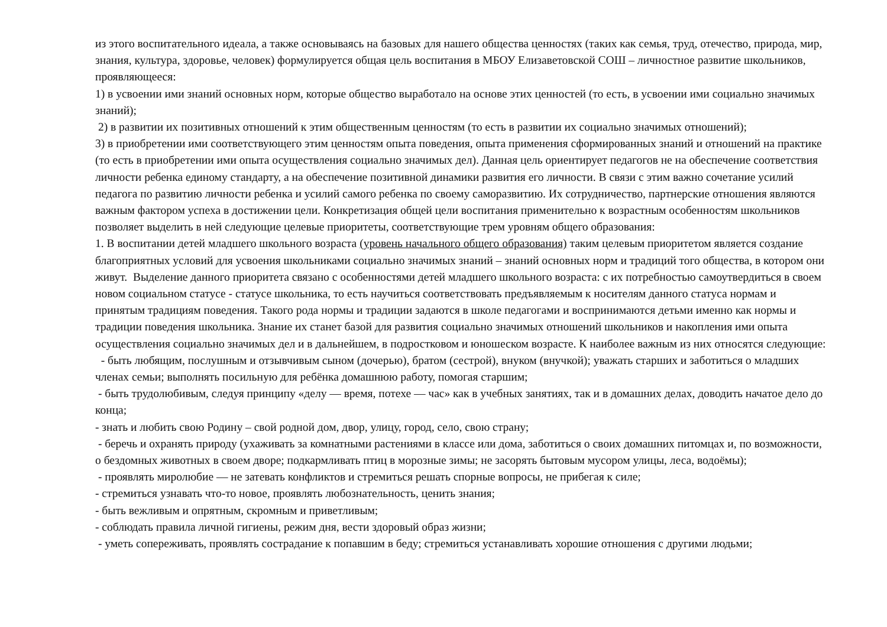из этого воспитательного идеала, а также основываясь на базовых для нашего общества ценностях (таких как семья, труд, отечество, природа, мир, знания, культура, здоровье, человек) формулируется общая цель воспитания в МБОУ Елизаветовской СОШ – личностное развитие школьников, проявляющееся:
1) в усвоении ими знаний основных норм, которые общество выработало на основе этих ценностей (то есть, в усвоении ими социально значимых знаний);
2) в развитии их позитивных отношений к этим общественным ценностям (то есть в развитии их социально значимых отношений);
3) в приобретении ими соответствующего этим ценностям опыта поведения, опыта применения сформированных знаний и отношений на практике (то есть в приобретении ими опыта осуществления социально значимых дел). Данная цель ориентирует педагогов не на обеспечение соответствия личности ребенка единому стандарту, а на обеспечение позитивной динамики развития его личности. В связи с этим важно сочетание усилий педагога по развитию личности ребенка и усилий самого ребенка по своему саморазвитию. Их сотрудничество, партнерские отношения являются важным фактором успеха в достижении цели. Конкретизация общей цели воспитания применительно к возрастным особенностям школьников позволяет выделить в ней следующие целевые приоритеты, соответствующие трем уровням общего образования:
1. В воспитании детей младшего школьного возраста (уровень начального общего образования) таким целевым приоритетом является создание благоприятных условий для усвоения школьниками социально значимых знаний – знаний основных норм и традиций того общества, в котором они живут. Выделение данного приоритета связано с особенностями детей младшего школьного возраста: с их потребностью самоутвердиться в своем новом социальном статусе - статусе школьника, то есть научиться соответствовать предъявляемым к носителям данного статуса нормам и принятым традициям поведения. Такого рода нормы и традиции задаются в школе педагогами и воспринимаются детьми именно как нормы и традиции поведения школьника. Знание их станет базой для развития социально значимых отношений школьников и накопления ими опыта осуществления социально значимых дел и в дальнейшем, в подростковом и юношеском возрасте. К наиболее важным из них относятся следующие:
- быть любящим, послушным и отзывчивым сыном (дочерью), братом (сестрой), внуком (внучкой); уважать старших и заботиться о младших членах семьи; выполнять посильную для ребёнка домашнюю работу, помогая старшим;
- быть трудолюбивым, следуя принципу «делу — время, потехе — час» как в учебных занятиях, так и в домашних делах, доводить начатое дело до конца;
- знать и любить свою Родину – свой родной дом, двор, улицу, город, село, свою страну;
- беречь и охранять природу (ухаживать за комнатными растениями в классе или дома, заботиться о своих домашних питомцах и, по возможности, о бездомных животных в своем дворе; подкармливать птиц в морозные зимы; не засорять бытовым мусором улицы, леса, водоёмы);
- проявлять миролюбие — не затевать конфликтов и стремиться решать спорные вопросы, не прибегая к силе;
- стремиться узнавать что-то новое, проявлять любознательность, ценить знания;
- быть вежливым и опрятным, скромным и приветливым;
- соблюдать правила личной гигиены, режим дня, вести здоровый образ жизни;
- уметь сопереживать, проявлять сострадание к попавшим в беду; стремиться устанавливать хорошие отношения с другими людьми;